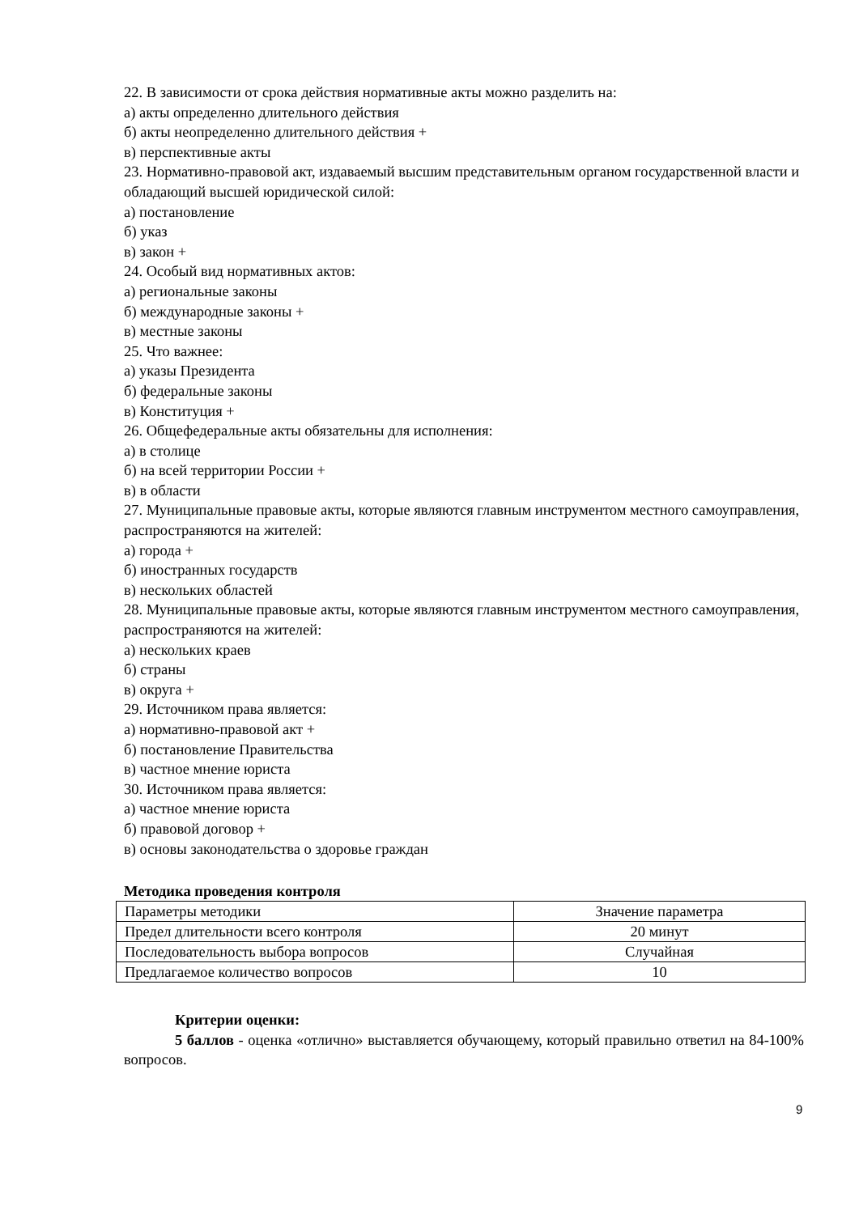22. В зависимости от срока действия нормативные акты можно разделить на:
а) акты определенно длительного действия
б) акты неопределенно длительного действия +
в) перспективные акты
23. Нормативно-правовой акт, издаваемый высшим представительным органом государственной власти и обладающий высшей юридической силой:
а) постановление
б) указ
в) закон +
24. Особый вид нормативных актов:
а) региональные законы
б) международные законы +
в) местные законы
25. Что важнее:
а) указы Президента
б) федеральные законы
в) Конституция +
26. Общефедеральные акты обязательны для исполнения:
а) в столице
б) на всей территории России +
в) в области
27. Муниципальные правовые акты, которые являются главным инструментом местного самоуправления, распространяются на жителей:
а) города +
б) иностранных государств
в) нескольких областей
28. Муниципальные правовые акты, которые являются главным инструментом местного самоуправления, распространяются на жителей:
а) нескольких краев
б) страны
в) округа +
29. Источником права является:
а) нормативно-правовой акт +
б) постановление Правительства
в) частное мнение юриста
30. Источником права является:
а) частное мнение юриста
б) правовой договор +
в) основы законодательства о здоровье граждан
Методика проведения контроля
| Параметры методики | Значение параметра |
| Предел длительности всего контроля | 20 минут |
| Последовательность выбора вопросов | Случайная |
| Предлагаемое количество вопросов | 10 |
Критерии оценки:
5 баллов - оценка «отлично» выставляется обучающему, который правильно ответил на 84-100% вопросов.
9